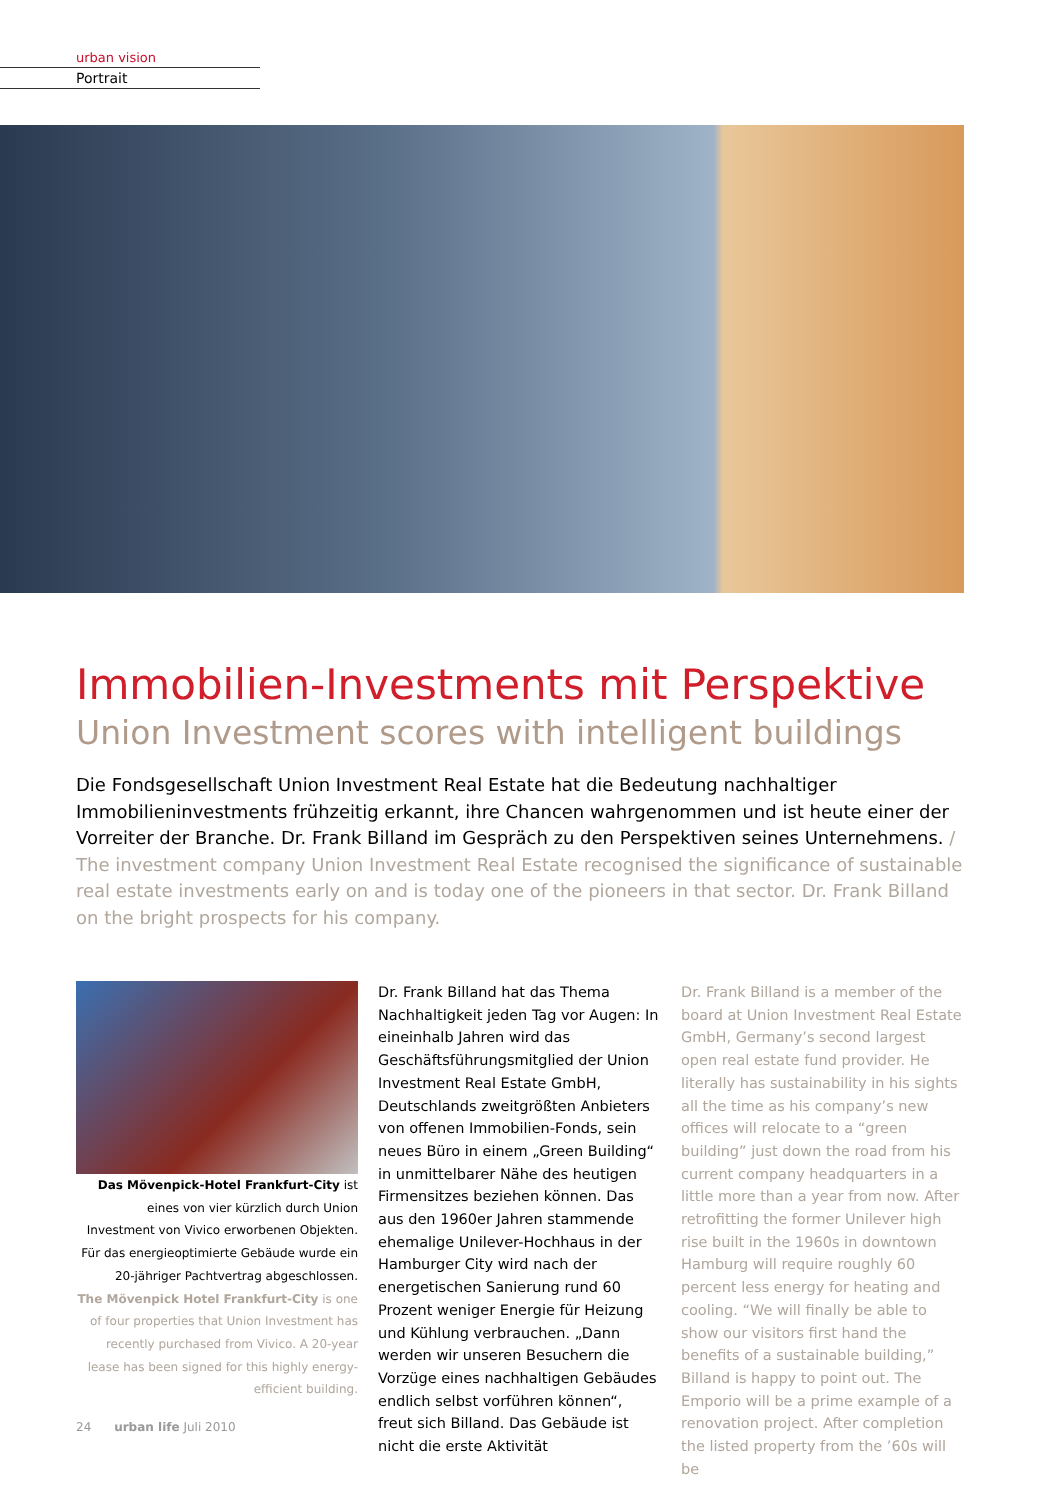urban vision
Portrait
Immobilien-Investments mit Perspektive
Union Investment scores with intelligent buildings
Die Fondsgesellschaft Union Investment Real Estate hat die Bedeutung nachhaltiger Immobilieninvestments frühzeitig erkannt, ihre Chancen wahrgenommen und ist heute einer der Vorreiter der Branche. Dr. Frank Billand im Gespräch zu den Perspektiven seines Unternehmens. / The investment company Union Investment Real Estate recognised the significance of sustainable real estate investments early on and is today one of the pioneers in that sector. Dr. Frank Billand on the bright prospects for his company.
Das Mövenpick-Hotel Frankfurt-City ist eines von vier kürzlich durch Union Investment von Vivico erworbenen Objekten. Für das energieoptimierte Gebäude wurde ein 20-jähriger Pachtvertrag abgeschlossen.
The Mövenpick Hotel Frankfurt-City is one of four properties that Union Investment has recently purchased from Vivico. A 20-year lease has been signed for this highly energy-efficient building.
Dr. Frank Billand hat das Thema Nachhaltigkeit jeden Tag vor Augen: In eineinhalb Jahren wird das Geschäftsführungsmitglied der Union Investment Real Estate GmbH, Deutschlands zweitgrößten Anbieters von offenen Immobilien-Fonds, sein neues Büro in einem „Green Building“ in unmittelbarer Nähe des heutigen Firmensitzes beziehen können. Das aus den 1960er Jahren stammende ehemalige Unilever-Hochhaus in der Hamburger City wird nach der energetischen Sanierung rund 60 Prozent weniger Energie für Heizung und Kühlung verbrauchen. „Dann werden wir unseren Besuchern die Vorzüge eines nachhaltigen Gebäudes endlich selbst vorführen können“, freut sich Billand. Das Gebäude ist nicht die erste Aktivität
Dr. Frank Billand is a member of the board at Union Investment Real Estate GmbH, Germany’s second largest open real estate fund provider. He literally has sustainability in his sights all the time as his company’s new offices will relocate to a “green building” just down the road from his current company headquarters in a little more than a year from now. After retrofitting the former Unilever high rise built in the 1960s in downtown Hamburg will require roughly 60 percent less energy for heating and cooling. “We will finally be able to show our visitors first hand the benefits of a sustainable building,” Billand is happy to point out. The Emporio will be a prime example of a renovation project. After completion the listed property from the ’60s will be
24 urban life Juli 2010